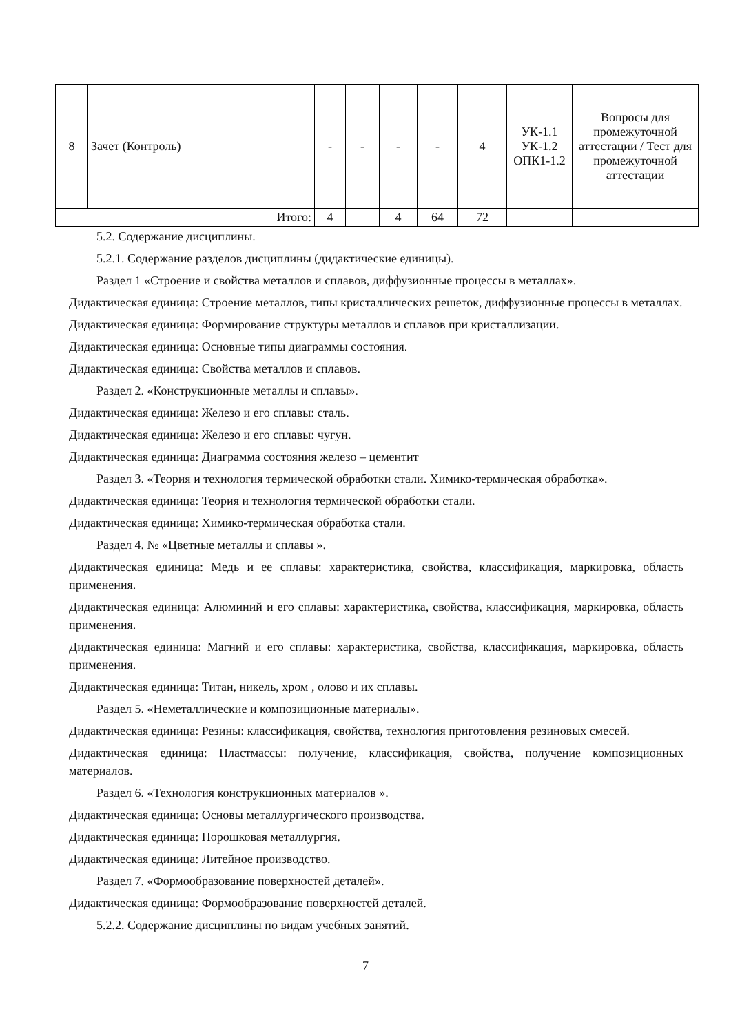| 8 | Зачет (Контроль) | - | - | - | - | 4 | УК-1.1 УК-1.2 ОПК1-1.2 | Вопросы для промежуточной аттестации / Тест для промежуточной аттестации |
| Итого: | | 4 | | 4 | 64 | 72 | | |
5.2. Содержание дисциплины.
5.2.1. Содержание разделов дисциплины (дидактические единицы).
Раздел 1 «Строение и свойства металлов и сплавов, диффузионные процессы в металлах».
Дидактическая единица: Строение металлов, типы кристаллических решеток, диффузионные процессы в металлах.
Дидактическая единица: Формирование структуры металлов и сплавов при кристаллизации.
Дидактическая единица: Основные типы диаграммы состояния.
Дидактическая единица: Свойства металлов и сплавов.
Раздел 2. «Конструкционные металлы и сплавы».
Дидактическая единица: Железо и его сплавы: сталь.
Дидактическая единица: Железо и его сплавы: чугун.
Дидактическая единица: Диаграмма состояния железо – цементит
Раздел 3. «Теория и технология термической обработки стали. Химико-термическая обработка».
Дидактическая единица: Теория и технология термической обработки стали.
Дидактическая единица: Химико-термическая обработка стали.
Раздел 4. № «Цветные металлы и сплавы ».
Дидактическая единица: Медь и ее сплавы: характеристика, свойства, классификация, маркировка, область применения.
Дидактическая единица: Алюминий и его сплавы: характеристика, свойства, классификация, маркировка, область применения.
Дидактическая единица: Магний и его сплавы: характеристика, свойства, классификация, маркировка, область применения.
Дидактическая единица: Титан, никель, хром , олово и их сплавы.
Раздел 5. «Неметаллические и композиционные материалы».
Дидактическая единица: Резины: классификация, свойства, технология приготовления резиновых смесей.
Дидактическая единица: Пластмассы: получение, классификация, свойства, получение композиционных материалов.
Раздел 6. «Технология конструкционных материалов ».
Дидактическая единица: Основы металлургического производства.
Дидактическая единица: Порошковая металлургия.
Дидактическая единица: Литейное производство.
Раздел 7. «Формообразование поверхностей деталей».
Дидактическая единица: Формообразование поверхностей деталей.
5.2.2. Содержание дисциплины по видам учебных занятий.
7